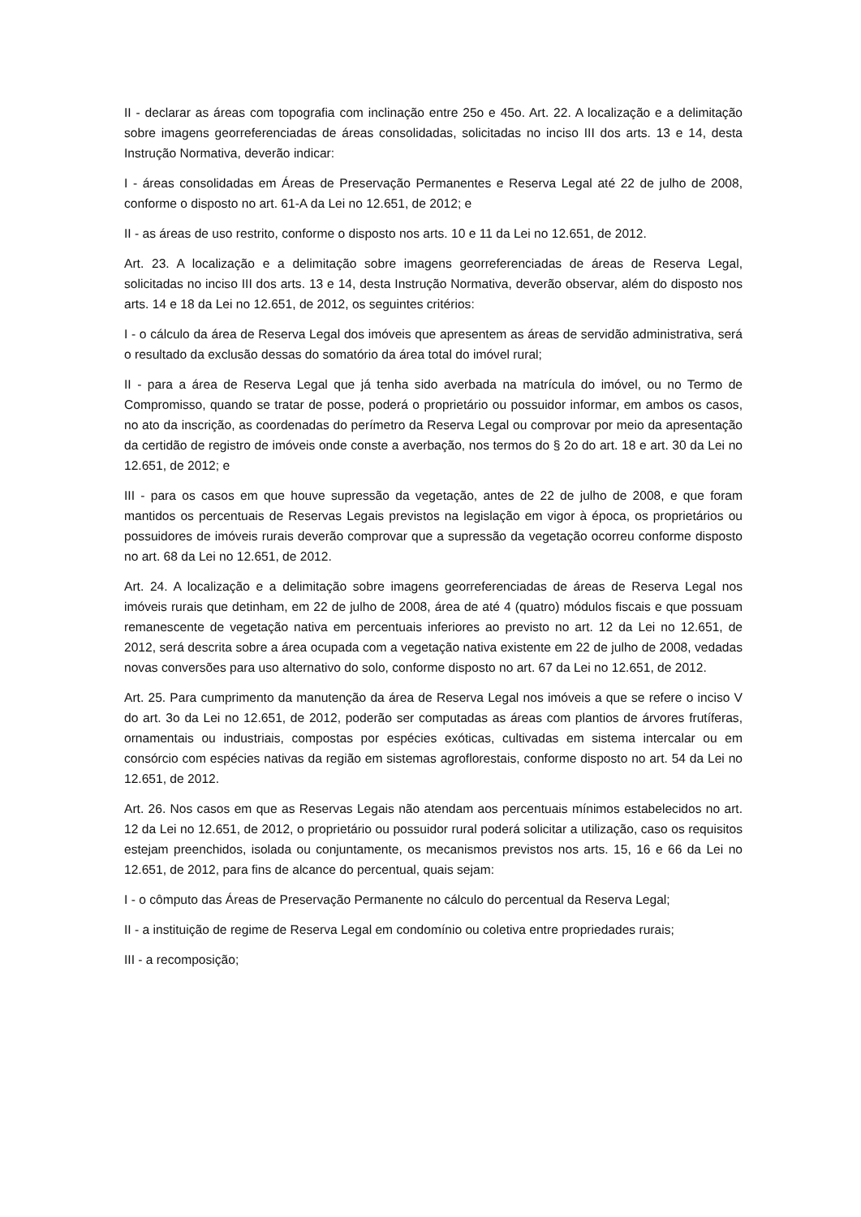II - declarar as áreas com topografia com inclinação entre 25o e 45o. Art. 22. A localização e a delimitação sobre imagens georreferenciadas de áreas consolidadas, solicitadas no inciso III dos arts. 13 e 14, desta Instrução Normativa, deverão indicar:
I - áreas consolidadas em Áreas de Preservação Permanentes e Reserva Legal até 22 de julho de 2008, conforme o disposto no art. 61-A da Lei no 12.651, de 2012; e
II - as áreas de uso restrito, conforme o disposto nos arts. 10 e 11 da Lei no 12.651, de 2012.
Art. 23. A localização e a delimitação sobre imagens georreferenciadas de áreas de Reserva Legal, solicitadas no inciso III dos arts. 13 e 14, desta Instrução Normativa, deverão observar, além do disposto nos arts. 14 e 18 da Lei no 12.651, de 2012, os seguintes critérios:
I - o cálculo da área de Reserva Legal dos imóveis que apresentem as áreas de servidão administrativa, será o resultado da exclusão dessas do somatório da área total do imóvel rural;
II - para a área de Reserva Legal que já tenha sido averbada na matrícula do imóvel, ou no Termo de Compromisso, quando se tratar de posse, poderá o proprietário ou possuidor informar, em ambos os casos, no ato da inscrição, as coordenadas do perímetro da Reserva Legal ou comprovar por meio da apresentação da certidão de registro de imóveis onde conste a averbação, nos termos do § 2o do art. 18 e art. 30 da Lei no 12.651, de 2012; e
III - para os casos em que houve supressão da vegetação, antes de 22 de julho de 2008, e que foram mantidos os percentuais de Reservas Legais previstos na legislação em vigor à época, os proprietários ou possuidores de imóveis rurais deverão comprovar que a supressão da vegetação ocorreu conforme disposto no art. 68 da Lei no 12.651, de 2012.
Art. 24. A localização e a delimitação sobre imagens georreferenciadas de áreas de Reserva Legal nos imóveis rurais que detinham, em 22 de julho de 2008, área de até 4 (quatro) módulos fiscais e que possuam remanescente de vegetação nativa em percentuais inferiores ao previsto no art. 12 da Lei no 12.651, de 2012, será descrita sobre a área ocupada com a vegetação nativa existente em 22 de julho de 2008, vedadas novas conversões para uso alternativo do solo, conforme disposto no art. 67 da Lei no 12.651, de 2012.
Art. 25. Para cumprimento da manutenção da área de Reserva Legal nos imóveis a que se refere o inciso V do art. 3o da Lei no 12.651, de 2012, poderão ser computadas as áreas com plantios de árvores frutíferas, ornamentais ou industriais, compostas por espécies exóticas, cultivadas em sistema intercalar ou em consórcio com espécies nativas da região em sistemas agroflorestais, conforme disposto no art. 54 da Lei no 12.651, de 2012.
Art. 26. Nos casos em que as Reservas Legais não atendam aos percentuais mínimos estabelecidos no art. 12 da Lei no 12.651, de 2012, o proprietário ou possuidor rural poderá solicitar a utilização, caso os requisitos estejam preenchidos, isolada ou conjuntamente, os mecanismos previstos nos arts. 15, 16 e 66 da Lei no 12.651, de 2012, para fins de alcance do percentual, quais sejam:
I - o cômputo das Áreas de Preservação Permanente no cálculo do percentual da Reserva Legal;
II - a instituição de regime de Reserva Legal em condomínio ou coletiva entre propriedades rurais;
III - a recomposição;